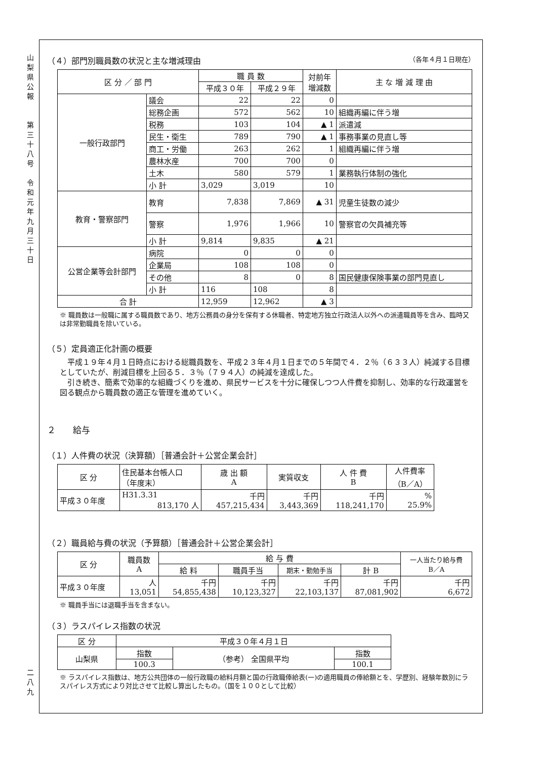山
梨
県
公
報
第
三
十
八
号
令
和
元
年
九
月
三
十
日
二
八
九
（４）部門別職員数の状況と主な増減理由 （各年４月１日現在）
| 区 分 ／ 部 門 | | 職 員 数 | | 対前年 増減数 | 主 な 増 減 理 由 |
| --- | --- | --- | --- | --- | --- |
| | | 平成３０年 | 平成２９年 | | |
| 一般行政部門 | 議会 | 22 | 22 | 0 | |
| | 総務企画 | 572 | 562 | 10 | 組織再編に伴う増 |
| | 税務 | 103 | 104 | ▲ 1 | 派遣減 |
| | 民生・衛生 | 789 | 790 | ▲ 1 | 事務事業の見直し等 |
| | 商工・労働 | 263 | 262 | 1 | 組織再編に伴う増 |
| | 農林水産 | 700 | 700 | 0 | |
| | 土木 | 580 | 579 | 1 | 業務執行体制の強化 |
| | 小 計 | 3,029 | 3,019 | 10 | |
| 教育・警察部門 | 教育 | 7,838 | 7,869 | ▲ 31 | 児童生徒数の減少 |
| | 警察 | 1,976 | 1,966 | 10 | 警察官の欠員補充等 |
| | 小 計 | 9,814 | 9,835 | ▲ 21 | |
| 公営企業等会計部門 | 病院 | 0 | 0 | 0 | |
| | 企業局 | 108 | 108 | 0 | |
| | その他 | 8 | 0 | 8 | 国民健康保険事業の部門見直し |
| | 小 計 | 116 | 108 | 8 | |
| 合 計 | | 12,959 | 12,962 | ▲ 3 | |
※ 職員数は一般職に属する職員数であり、地方公務員の身分を保有する休職者、特定地方独立行政法人以外への派遣職員等を含み、臨時又は非常勤職員を除いている。
（５）定員適正化計画の概要
　平成１９年４月１日時点における総職員数を、平成２３年４月１日までの５年間で４．２％（６３３人）純減する目標としていたが、削減目標を上回る５．３％（７９４人）の純減を達成した。
　引き続き、簡素で効率的な組織づくりを進め、県民サービスを十分に確保しつつ人件費を抑制し、効率的な行政運営を図る観点から職員数の適正な管理を進めていく。
２　　給与
（１）人件費の状況（決算額）［普通会計＋公営企業会計］
| 区 分 | 住民基本台帳人口 （年度末） | 歳 出 額 A | 実質収支 | 人 件 費 B | 人件費率 （B／A） |
| 平成３０年度 | H31.3.31 813,170 人 | 千円 457,215,434 | 千円 3,443,369 | 千円 118,241,170 | % 25.9% |
（２）職員給与費の状況（予算額）［普通会計＋公営企業会計］
| 区 分 | 職員数 A | 給 与 費 | | | | 一人当たり給与費 B／A |
| | | 給 料 | 職員手当 | 期末・勤勉手当 | 計 B | |
| 平成３０年度 | 人 13,051 | 千円 54,855,438 | 千円 10,123,327 | 千円 22,103,137 | 千円 87,081,902 | 千円 6,672 |
※ 職員手当には退職手当を含まない。
（３）ラスパイレス指数の状況
| 区 分 | 平成３０年４月１日 | | |
| 山梨県 | 指数 | （参考） 全国県平均 | 指数 |
| | 100.3 | | 100.1 |
※ ラスパイレス指数は、地方公共団体の一般行政職の給料月額と国の行政職俸給表(一)の適用職員の俸給額とを、学歴別、経験年数別にラスパイレス方式により対比させて比較し算出したもの。（国を１００として比較）